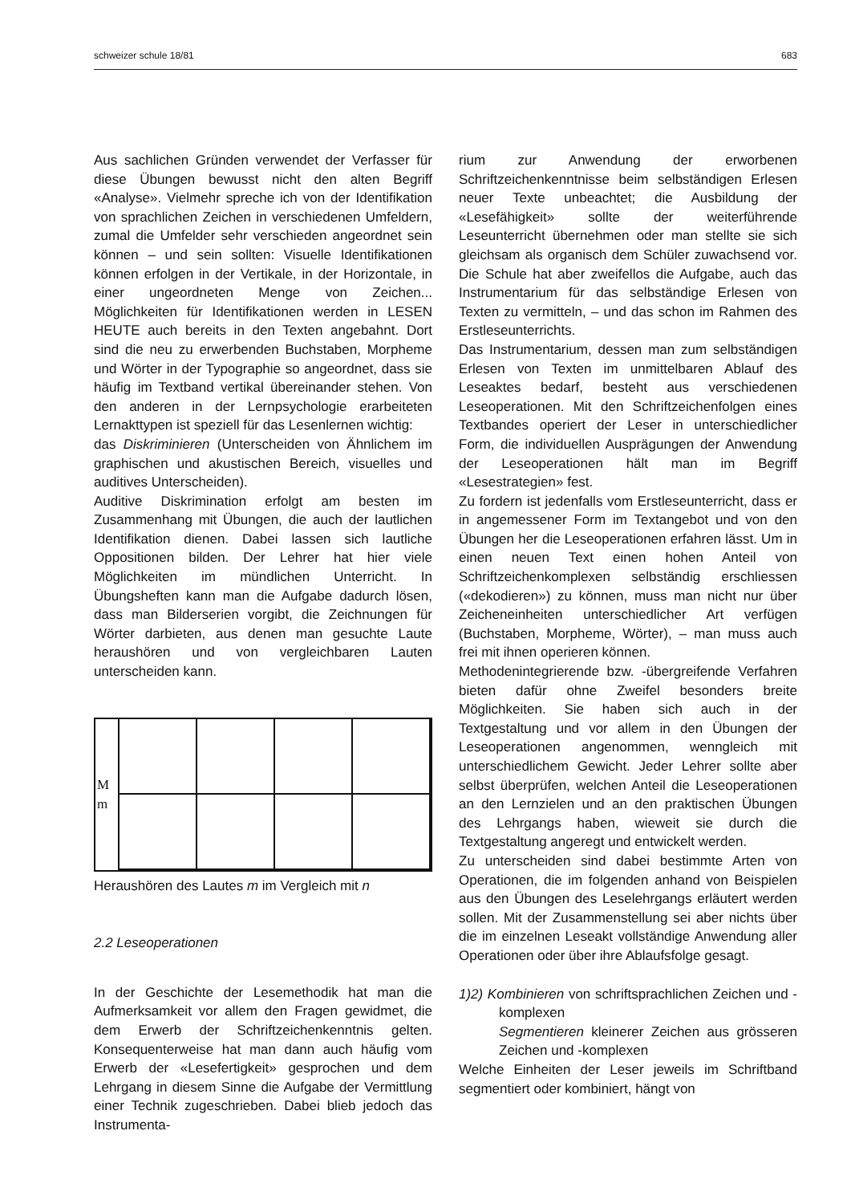schweizer schule 18/81 683
Aus sachlichen Gründen verwendet der Verfasser für diese Übungen bewusst nicht den alten Begriff «Analyse». Vielmehr spreche ich von der Identifikation von sprachlichen Zeichen in verschiedenen Umfeldern, zumal die Umfelder sehr verschieden angeordnet sein können – und sein sollten: Visuelle Identifikationen können erfolgen in der Vertikale, in der Horizontale, in einer ungeordneten Menge von Zeichen... Möglichkeiten für Identifikationen werden in LESEN HEUTE auch bereits in den Texten angebahnt. Dort sind die neu zu erwerbenden Buchstaben, Morpheme und Wörter in der Typographie so angeordnet, dass sie häufig im Textband vertikal übereinander stehen. Von den anderen in der Lernpsychologie erarbeiteten Lernakttypen ist speziell für das Lesenlernen wichtig:
das Diskriminieren (Unterscheiden von Ähnlichem im graphischen und akustischen Bereich, visuelles und auditives Unterscheiden).
Auditive Diskrimination erfolgt am besten im Zusammenhang mit Übungen, die auch der lautlichen Identifikation dienen. Dabei lassen sich lautliche Oppositionen bilden. Der Lehrer hat hier viele Möglichkeiten im mündlichen Unterricht. In Übungsheften kann man die Aufgabe dadurch lösen, dass man Bilderserien vorgibt, die Zeichnungen für Wörter darbieten, aus denen man gesuchte Laute heraushören und von vergleichbaren Lauten unterscheiden kann.
Mm
Heraushören des Lautes m im Vergleich mit n
2.2 Leseoperationen
In der Geschichte der Lesemethodik hat man die Aufmerksamkeit vor allem den Fragen gewidmet, die dem Erwerb der Schriftzeichenkenntnis gelten. Konsequenterweise hat man dann auch häufig vom Erwerb der «Lesefertigkeit» gesprochen und dem Lehrgang in diesem Sinne die Aufgabe der Vermittlung einer Technik zugeschrieben. Dabei blieb jedoch das Instrumenta-
rium zur Anwendung der erworbenen Schriftzeichenkenntnisse beim selbständigen Erlesen neuer Texte unbeachtet; die Ausbildung der «Lesefähigkeit» sollte der weiterführende Leseunterricht übernehmen oder man stellte sie sich gleichsam als organisch dem Schüler zuwachsend vor. Die Schule hat aber zweifellos die Aufgabe, auch das Instrumentarium für das selbständige Erlesen von Texten zu vermitteln, – und das schon im Rahmen des Erstleseunterrichts.
Das Instrumentarium, dessen man zum selbständigen Erlesen von Texten im unmittelbaren Ablauf des Leseaktes bedarf, besteht aus verschiedenen Leseoperationen. Mit den Schriftzeichenfolgen eines Textbandes operiert der Leser in unterschiedlicher Form, die individuellen Ausprägungen der Anwendung der Leseoperationen hält man im Begriff «Lesestrategien» fest.
Zu fordern ist jedenfalls vom Erstleseunterricht, dass er in angemessener Form im Textangebot und von den Übungen her die Leseoperationen erfahren lässt. Um in einen neuen Text einen hohen Anteil von Schriftzeichenkomplexen selbständig erschliessen («dekodieren») zu können, muss man nicht nur über Zeicheneinheiten unterschiedlicher Art verfügen (Buchstaben, Morpheme, Wörter), – man muss auch frei mit ihnen operieren können.
Methodenintegrierende bzw. -übergreifende Verfahren bieten dafür ohne Zweifel besonders breite Möglichkeiten. Sie haben sich auch in der Textgestaltung und vor allem in den Übungen der Leseoperationen angenommen, wenngleich mit unterschiedlichem Gewicht. Jeder Lehrer sollte aber selbst überprüfen, welchen Anteil die Leseoperationen an den Lernzielen und an den praktischen Übungen des Lehrgangs haben, wieweit sie durch die Textgestaltung angeregt und entwickelt werden.
Zu unterscheiden sind dabei bestimmte Arten von Operationen, die im folgenden anhand von Beispielen aus den Übungen des Leselehrgangs erläutert werden sollen. Mit der Zusammenstellung sei aber nichts über die im einzelnen Leseakt vollständige Anwendung aller Operationen oder über ihre Ablaufsfolge gesagt.
1)2) Kombinieren von schriftsprachlichen Zeichen und -komplexen
Segmentieren kleinerer Zeichen aus grösseren Zeichen und -komplexen
Welche Einheiten der Leser jeweils im Schriftband segmentiert oder kombiniert, hängt von